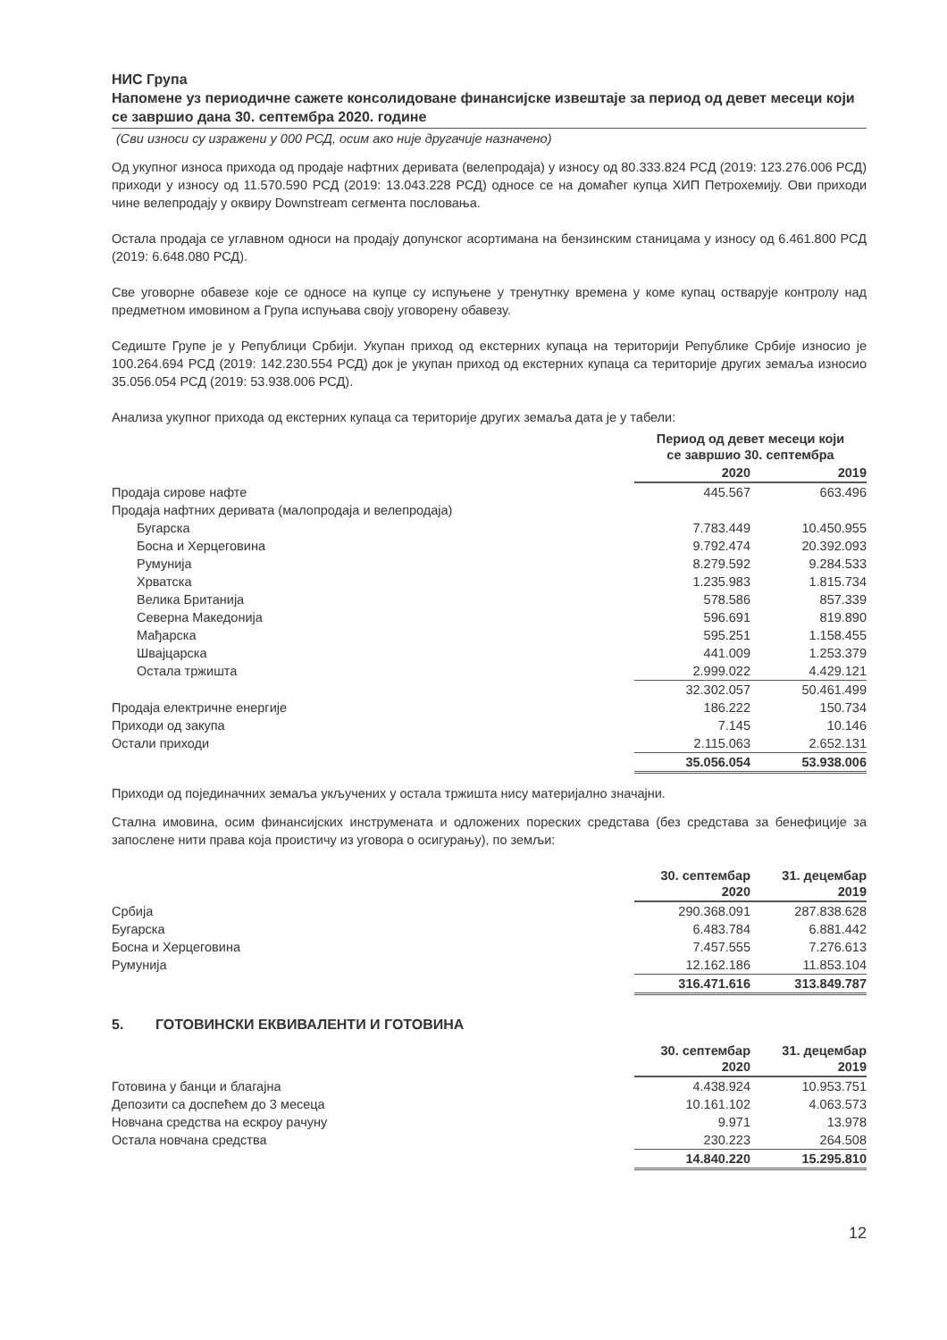НИС Група
Напомене уз периодичне сажете консолидоване финансијске извештаје за период од девет месеци који се завршио дана 30. септембра 2020. године
(Сви износи су изражени у 000 РСД, осим ако није другачије назначено)
Од укупног износа прихода од продаје нафтних деривата (велепродаја) у износу од 80.333.824 РСД (2019: 123.276.006 РСД) приходи у износу од 11.570.590 РСД (2019: 13.043.228 РСД) односе се на домаћег купца ХИП Петрохемију. Ови приходи чине велепродају у оквиру Downstream сегмента пословања.
Остала продаја се углавном односи на продају допунског асортимана на бензинским станицама у износу од 6.461.800 РСД (2019: 6.648.080 РСД).
Све уговорне обавезе које се односе на купце су испуњене у тренутнку времена у коме купац остварује контролу над предметном имовином а Група испуњава своју уговорену обавезу.
Седиште Групе је у Републици Србији. Укупан приход од екстерних купаца на територији Републике Србије износио је 100.264.694 РСД (2019: 142.230.554 РСД) док је укупан приход од екстерних купаца са територије других земаља износио 35.056.054 РСД (2019: 53.938.006 РСД).
Анализа укупног прихода од екстерних купаца са територије других земаља дата је у табели:
| | Период од девет месеци који се завршио 30. септембра | |
| --- | --- | --- |
| | 2020 | 2019 |
| Продаја сирове нафте | 445.567 | 663.496 |
| Продаја нафтних деривата (малопродаја и велепродаја) | | |
| Бугарска | 7.783.449 | 10.450.955 |
| Босна и Херцеговина | 9.792.474 | 20.392.093 |
| Румунија | 8.279.592 | 9.284.533 |
| Хрватска | 1.235.983 | 1.815.734 |
| Велика Британија | 578.586 | 857.339 |
| Северна Македонија | 596.691 | 819.890 |
| Мађарска | 595.251 | 1.158.455 |
| Швајцарска | 441.009 | 1.253.379 |
| Остала тржишта | 2.999.022 | 4.429.121 |
| | 32.302.057 | 50.461.499 |
| Продаја електричне енергије | 186.222 | 150.734 |
| Приходи од закупа | 7.145 | 10.146 |
| Остали приходи | 2.115.063 | 2.652.131 |
| | 35.056.054 | 53.938.006 |
Приходи од појединачних земаља укључених у остала тржишта нису материјално значајни.
Стална имовина, осим финансијских инструмената и одложених пореских средстава (без средстава за бенефиције за запослене нити права која проистичу из уговора о осигурању), по земљи:
| | 30. септембар 2020 | 31. децембар 2019 |
| --- | --- | --- |
| Србија | 290.368.091 | 287.838.628 |
| Бугарска | 6.483.784 | 6.881.442 |
| Босна и Херцеговина | 7.457.555 | 7.276.613 |
| Румунија | 12.162.186 | 11.853.104 |
| | 316.471.616 | 313.849.787 |
5. ГОТОВИНСКИ ЕКВИВАЛЕНТИ И ГОТОВИНА
| | 30. септембар 2020 | 31. децембар 2019 |
| --- | --- | --- |
| Готовина у банци и благајна | 4.438.924 | 10.953.751 |
| Депозити са доспећем до 3 месеца | 10.161.102 | 4.063.573 |
| Новчана средства на ескроу рачуну | 9.971 | 13.978 |
| Остала новчана средства | 230.223 | 264.508 |
| | 14.840.220 | 15.295.810 |
12